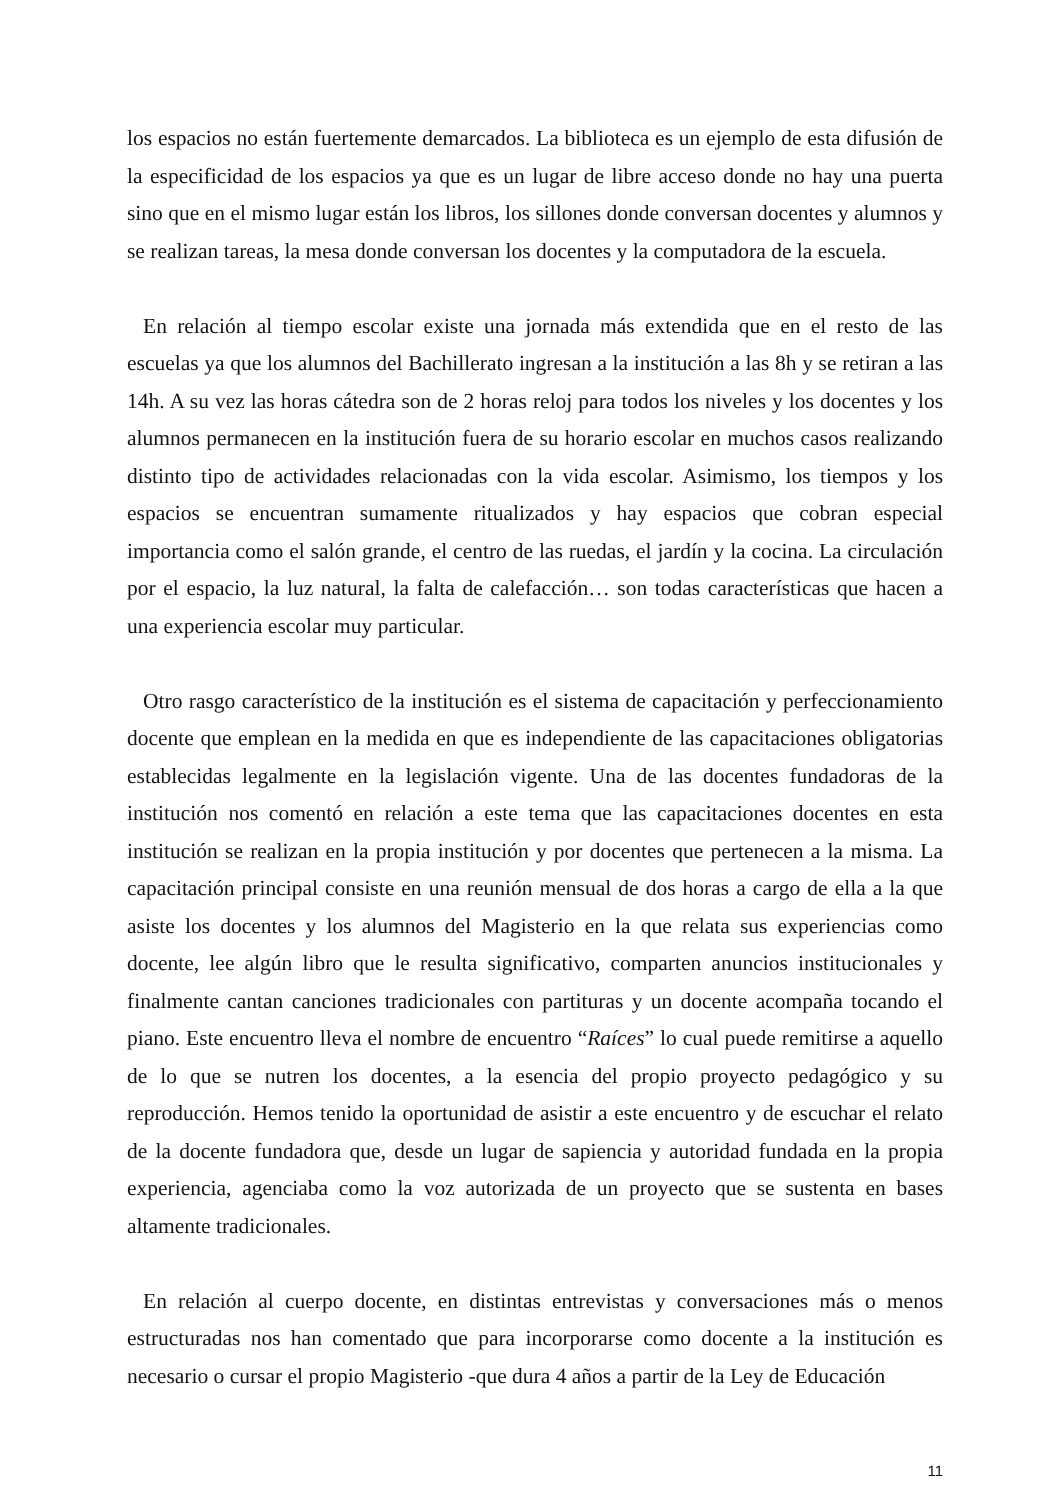los espacios no están fuertemente demarcados. La biblioteca es un ejemplo de esta difusión de la especificidad de los espacios ya que es un lugar de libre acceso donde no hay una puerta sino que en el mismo lugar están los libros, los sillones donde conversan docentes y alumnos y se realizan tareas, la mesa donde conversan los docentes y la computadora de la escuela.
En relación al tiempo escolar existe una jornada más extendida que en el resto de las escuelas ya que los alumnos del Bachillerato ingresan a la institución a las 8h y se retiran a las 14h. A su vez las horas cátedra son de 2 horas reloj para todos los niveles y los docentes y los alumnos permanecen en la institución fuera de su horario escolar en muchos casos realizando distinto tipo de actividades relacionadas con la vida escolar. Asimismo, los tiempos y los espacios se encuentran sumamente ritualizados y hay espacios que cobran especial importancia como el salón grande, el centro de las ruedas, el jardín y la cocina. La circulación por el espacio, la luz natural, la falta de calefacción… son todas características que hacen a una experiencia escolar muy particular.
Otro rasgo característico de la institución es el sistema de capacitación y perfeccionamiento docente que emplean en la medida en que es independiente de las capacitaciones obligatorias establecidas legalmente en la legislación vigente. Una de las docentes fundadoras de la institución nos comentó en relación a este tema que las capacitaciones docentes en esta institución se realizan en la propia institución y por docentes que pertenecen a la misma. La capacitación principal consiste en una reunión mensual de dos horas a cargo de ella a la que asiste los docentes y los alumnos del Magisterio en la que relata sus experiencias como docente, lee algún libro que le resulta significativo, comparten anuncios institucionales y finalmente cantan canciones tradicionales con partituras y un docente acompaña tocando el piano. Este encuentro lleva el nombre de encuentro “Raíces” lo cual puede remitirse a aquello de lo que se nutren los docentes, a la esencia del propio proyecto pedagógico y su reproducción. Hemos tenido la oportunidad de asistir a este encuentro y de escuchar el relato de la docente fundadora que, desde un lugar de sapiencia y autoridad fundada en la propia experiencia, agenciaba como la voz autorizada de un proyecto que se sustenta en bases altamente tradicionales.
En relación al cuerpo docente, en distintas entrevistas y conversaciones más o menos estructuradas nos han comentado que para incorporarse como docente a la institución es necesario o cursar el propio Magisterio -que dura 4 años a partir de la Ley de Educación
11